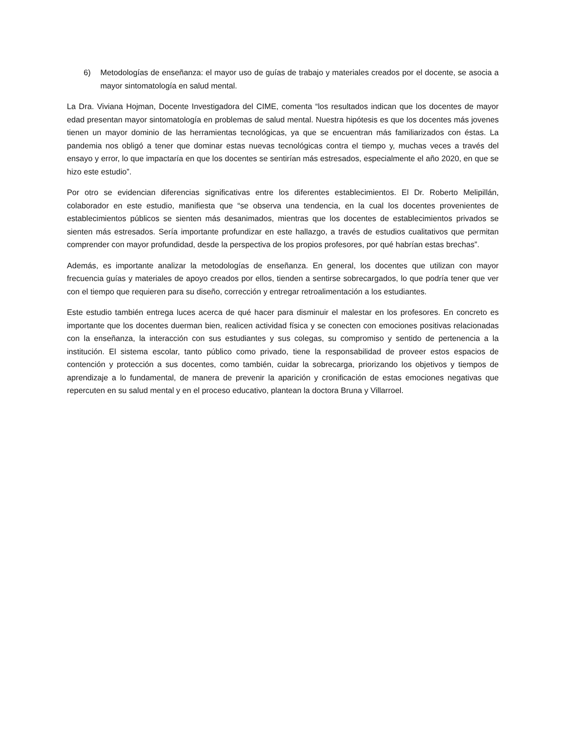6) Metodologías de enseñanza: el mayor uso de guías de trabajo y materiales creados por el docente, se asocia a mayor sintomatología en salud mental.
La Dra. Viviana Hojman, Docente Investigadora del CIME, comenta “los resultados indican que los docentes de mayor edad presentan mayor sintomatología en problemas de salud mental. Nuestra hipótesis es que los docentes más jovenes tienen un mayor dominio de las herramientas tecnológicas, ya que se encuentran más familiarizados con éstas. La pandemia nos obligó a tener que dominar estas nuevas tecnológicas contra el tiempo y, muchas veces a través del ensayo y error, lo que impactaría en que los docentes se sentirían más estresados, especialmente el año 2020, en que se hizo este estudio”.
Por otro se evidencian diferencias significativas entre los diferentes establecimientos. El Dr. Roberto Melipillán, colaborador en este estudio, manifiesta que “se observa una tendencia, en la cual los docentes provenientes de establecimientos públicos se sienten más desanimados, mientras que los docentes de establecimientos privados se sienten más estresados. Sería importante profundizar en este hallazgo, a través de estudios cualitativos que permitan comprender con mayor profundidad, desde la perspectiva de los propios profesores, por qué habrían estas brechas”.
Además, es importante analizar la metodologías de enseñanza. En general, los docentes que utilizan con mayor frecuencia guías y materiales de apoyo creados por ellos, tienden a sentirse sobrecargados, lo que podría tener que ver con el tiempo que requieren para su diseño, corrección y entregar retroalimentación a los estudiantes.
Este estudio también entrega luces acerca de qué hacer para disminuir el malestar en los profesores. En concreto es importante que los docentes duerman bien, realicen actividad física y se conecten con emociones positivas relacionadas con la enseñanza, la interacción con sus estudiantes y sus colegas, su compromiso y sentido de pertenencia a la institución. El sistema escolar, tanto público como privado, tiene la responsabilidad de proveer estos espacios de contención y protección a sus docentes, como también, cuidar la sobrecarga, priorizando los objetivos y tiempos de aprendizaje a lo fundamental, de manera de prevenir la aparición y cronificación de estas emociones negativas que repercuten en su salud mental y en el proceso educativo, plantean la doctora Bruna y Villarroel.